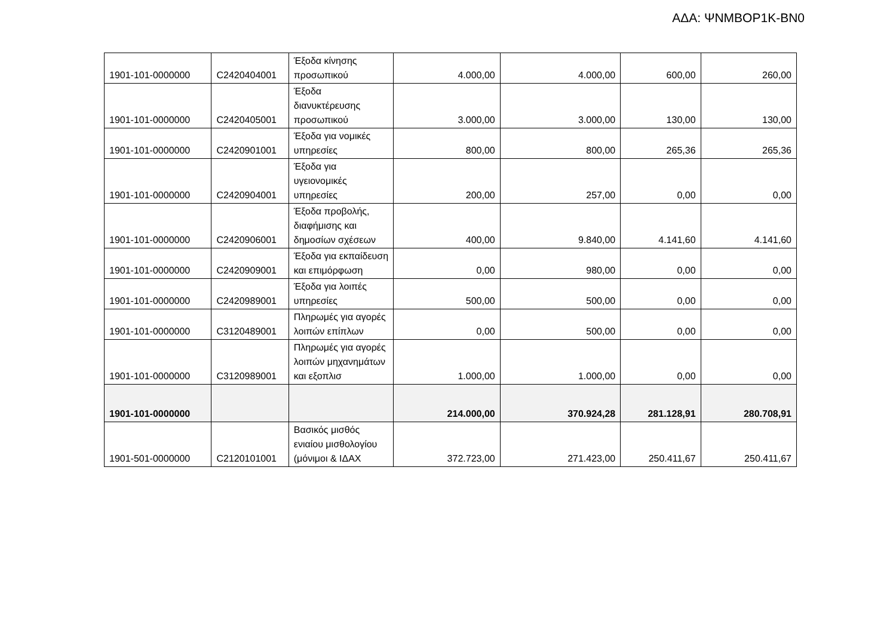ΑΔΑ: ΨΝΜΒΟΡ1Κ-ΒΝ0
| 1901-101-0000000 | C2420404001 | Έξοδα κίνησης προσωπικού | 4.000,00 | 4.000,00 | 600,00 | 260,00 |
| 1901-101-0000000 | C2420405001 | Έξοδα διανυκτέρευσης προσωπικού | 3.000,00 | 3.000,00 | 130,00 | 130,00 |
| 1901-101-0000000 | C2420901001 | Έξοδα για νομικές υπηρεσίες | 800,00 | 800,00 | 265,36 | 265,36 |
| 1901-101-0000000 | C2420904001 | Έξοδα για υγειονομικές υπηρεσίες | 200,00 | 257,00 | 0,00 | 0,00 |
| 1901-101-0000000 | C2420906001 | Έξοδα προβολής, διαφήμισης και δημοσίων σχέσεων | 400,00 | 9.840,00 | 4.141,60 | 4.141,60 |
| 1901-101-0000000 | C2420909001 | Έξοδα για εκπαίδευση και επιμόρφωση | 0,00 | 980,00 | 0,00 | 0,00 |
| 1901-101-0000000 | C2420989001 | Έξοδα για λοιπές υπηρεσίες | 500,00 | 500,00 | 0,00 | 0,00 |
| 1901-101-0000000 | C3120489001 | Πληρωμές για αγορές λοιπών επίπλων | 0,00 | 500,00 | 0,00 | 0,00 |
| 1901-101-0000000 | C3120989001 | Πληρωμές για αγορές λοιπών μηχανημάτων και εξοπλισ | 1.000,00 | 1.000,00 | 0,00 | 0,00 |
| 1901-101-0000000 | | | 214.000,00 | 370.924,28 | 281.128,91 | 280.708,91 |
| 1901-501-0000000 | C2120101001 | Βασικός μισθός ενιαίου μισθολογίου (μόνιμοι & ΙΔΑΧ | 372.723,00 | 271.423,00 | 250.411,67 | 250.411,67 |